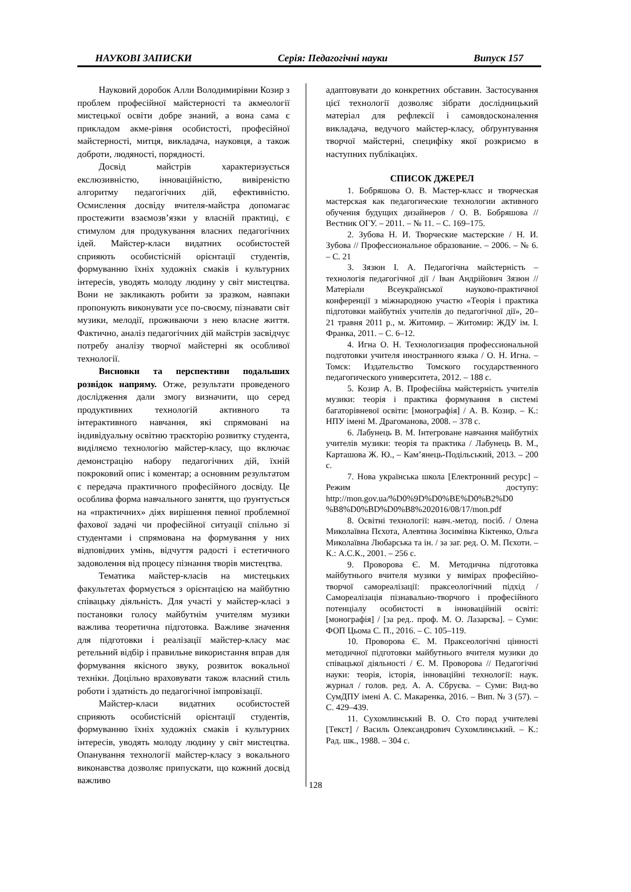НАУКОВІ ЗАПИСКИ Серія: Педагогічні науки Випуск 157
Науковий доробок Алли Володимирівни Козир з проблем професійної майстерності та акмеології мистецької освіти добре знаний, а вона сама є прикладом акме-рівня особистості, професійної майстерності, митця, викладача, науковця, а також доброти, людяності, порядності.
Досвід майстрів характеризується екслюзивністю, інноваційністю, вивіреністю алгоритму педагогічних дій, ефективністю. Осмислення досвіду вчителя-майстра допомагає простежити взаємозв’язки у власній практиці, є стимулом для продукування власних педагогічних ідей. Майстер-класи видатних особистостей сприяють особистісній орієнтації студентів, формуванню їхніх художніх смаків і культурних інтересів, уводять молоду людину у світ мистецтва. Вони не закликають робити за зразком, навпаки пропонують виконувати усе по-своєму, пізнавати світ музики, мелодії, проживаючи з нею власне життя. Фактично, аналіз педагогічних дій майстрів засвідчує потребу аналізу творчої майстерні як особливої технології.
Висновки та перспективи подальших розвідок напряму. Отже, результати проведеного дослідження дали змогу визначити, що серед продуктивних технологій активного та інтерактивного навчання, які спрямовані на індивідуальну освітню траєкторію розвитку студента, виділяємо технологію майстер-класу, що включає демонстрацію набору педагогічних дій, їхній покроковий опис і коментар; а основним результатом є передача практичного професійного досвіду. Це особлива форма навчального заняття, що ґрунтується на «практичних» діях вирішення певної проблемної фахової задачі чи професійної ситуації спільно зі студентами і спрямована на формування у них відповідних умінь, відчуття радості і естетичного задоволення від процесу пізнання творів мистецтва.
Тематика майстер-класів на мистецьких факультетах формується з орієнтацією на майбутню співацьку діяльність. Для участі у майстер-класі з постановки голосу майбутнім учителям музики важлива теоретична підготовка. Важливе значення для підготовки і реалізації майстер-класу має ретельний відбір і правильне використання вправ для формування якісного звуку, розвиток вокальної техніки. Доцільно враховувати також власний стиль роботи і здатність до педагогічної імпровізації.
Майстер-класи видатних особистостей сприяють особистісній орієнтації студентів, формуванню їхніх художніх смаків і культурних інтересів, уводять молоду людину у світ мистецтва. Опанування технології майстер-класу з вокального виконавства дозволяє припускати, що кожний досвід важливо
адаптовувати до конкретних обставин. Застосування цієї технології дозволяє зібрати дослідницький матеріал для рефлексії і самовдосконалення викладача, ведучого майстер-класу, обґрунтування творчої майстерні, специфіку якої розкриємо в наступних публікаціях.
СПИСОК ДЖЕРЕЛ
1. Бобряшова О. В. Мастер-класс и творческая мастерская как педагогические технологии активного обучения будущих дизайнеров / О. В. Бобряшова // Вестник ОГУ. – 2011. – № 11. – С. 169–175.
2. Зубова Н. И. Творческие мастерские / Н. И. Зубова // Профессиональное образование. – 2006. – № 6. – С. 21
3. Зязюн І. А. Педагогічна майстерність – технологія педагогічної дії / Іван Андрійович Зязюн // Матеріали Всеукраїнської науково-практичної конференції з міжнародною участю «Теорія і практика підготовки майбутніх учителів до педагогічної дії», 20–21 травня 2011 р., м. Житомир. – Житомир: ЖДУ ім. І. Франка, 2011. – С. 6–12.
4. Игна О. Н. Технологизация профессиональной подготовки учителя иностранного языка / О. Н. Игна. – Томск: Издательство Томского государственного педагогического университета, 2012. – 188 с.
5. Козир А. В. Професійна майстерність учителів музики: теорія і практика формування в системі багаторівневої освіти: [монографія] / А. В. Козир. – К.: НПУ імені М. Драгоманова, 2008. – 378 с.
6. Лабунець В. М. Інтегроване навчання майбутніх учителів музики: теорія та практика / Лабунець В. М., Карташова Ж. Ю., – Кам’янець-Подільський, 2013. – 200 с.
7. Нова українська школа [Електронний ресурс] – Режим доступу: http://mon.gov.ua/%D0%9D%D0%BE%D0%B2%D0 %B8%D0%BD%D0%B8%202016/08/17/mon.pdf
8. Освітні технології: навч.-метод. посіб. / Олена Миколаївна Пєхота, Алевтина Зосимівна Кіктенко, Ольга Миколаївна Любарська та ін. / за заг. ред. О. М. Пєхоти. – К.: А.С.К., 2001. – 256 с.
9. Проворова Є. М. Методична підготовка майбутнього вчителя музики у вимірах професійно-творчої самореалізації: праксеологічний підхід / Самореалізація пізнавально-творчого і професійного потенціалу особистості в інноваційній освіті: [монографія] / [за ред.. проф. М. О. Лазарєва]. – Суми: ФОП Цьома С. П., 2016. – С. 105–119.
10. Проворова Є. М. Праксеологічні цінності методичної підготовки майбутнього вчителя музики до співацької діяльності / Є. М. Проворова // Педагогічні науки: теорія, історія, інноваційні технології: наук. журнал / голов. ред. А. А. Сбруєва. – Суми: Вид-во СумДПУ імені А. С. Макаренка, 2016. – Вип. № 3 (57). – С. 429–439.
11. Сухомлинський В. О. Сто порад учителеві [Текст] / Василь Олександрович Сухомлинський. – К.: Рад. шк., 1988. – 304 с.
128